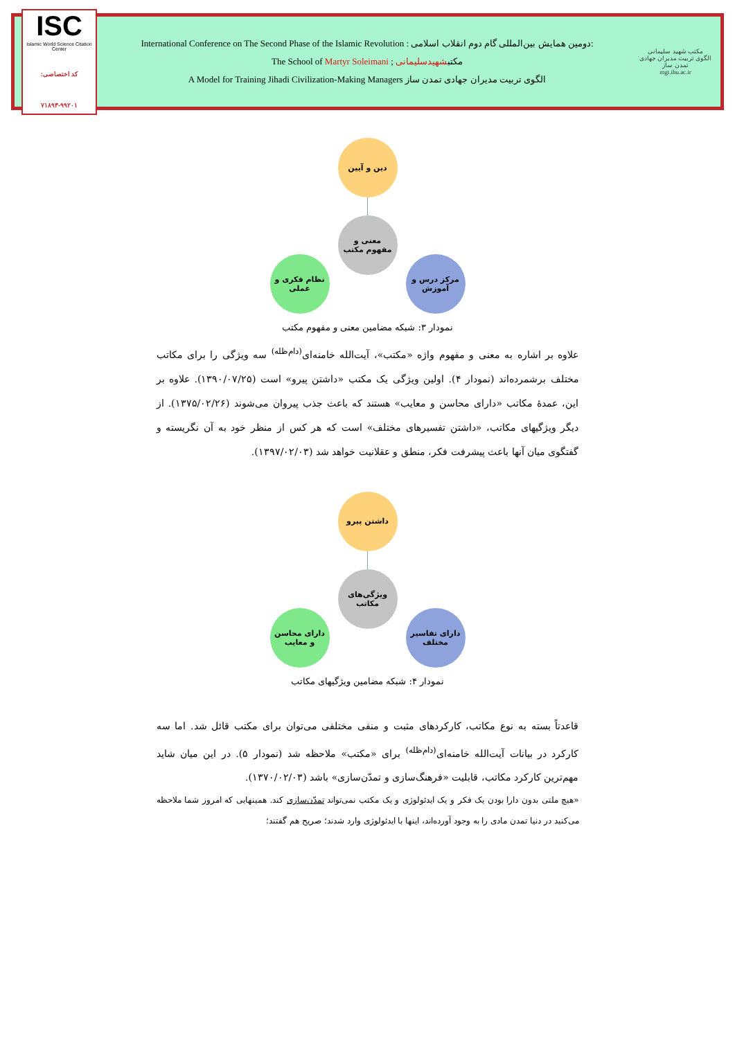ISC
Islamic World Science Citation Center
کد اختصاصی: ۹۹۲۰۱-۷۱۸۹۳
International Conference on The Second Phase of the Islamic Revolution : دومین همایش بین‌المللی گام دوم انقلاب اسلامی:
The School of Martyr Soleimani ; مکتبشهیدسلیمانی
A Model for Training Jihadi Civilization-Making Managers الگوی تربیت مدیران جهادی تمدن ساز
مکتب شهید سلیمانی
الگوی تربیت مدیران جهادی تمدن ساز
mgt.ihu.ac.ir
دین و آیین
معنی و
مفهوم مکتب
نظام فکری و
عملی
مرکز درس و
آموزش
نمودار ۳: شبکه مضامین معنی و مفهوم مکتب
علاوه بر اشاره به معنی و مفهوم واژه «مکتب»، آیت‌الله خامنه‌ای<sup>(دام‌ظله)</sup> سه ویژگی را برای مکاتب مختلف برشمرده‌اند (نمودار ۴). اولین ویژگی یک مکتب «داشتن پیرو» است (۱۳۹۰/۰۷/۲۵). علاوه بر این، عمدهٔ مکاتب «دارای محاسن و معایب» هستند که باعث جذب پیروان می‌شوند (۱۳۷۵/۰۲/۲۶). از دیگر ویژگیهای مکاتب، «داشتن تفسیرهای مختلف» است که هر کس از منظر خود به آن نگریسته و گفتگوی میان آنها باعث پیشرفت فکر، منطق و عقلانیت خواهد شد (۱۳۹۷/۰۲/۰۳).
داشتن پیرو
ویژگی‌های
مکاتب
دارای محاسن
و معایب
دارای تفاسیر
مختلف
نمودار ۴: شبکه مضامین ویژگیهای مکاتب
قاعدتاً بسته به نوع مکاتب، کارکردهای مثبت و منفی مختلفی می‌توان برای مکتب قائل شد. اما سه کارکرد در بیانات آیت‌الله خامنه‌ای<sup>(دام‌ظله)</sup> برای «مکتب» ملاحظه شد (نمودار ۵). در این میان شاید مهم‌ترین کارکرد مکاتب، قابلیت «فرهنگ‌سازی و تمدّن‌سازی» باشد (۱۳۷۰/۰۲/۰۳).
«هیچ ملتی بدون دارا بودن یک فکر و یک ایدئولوژی و یک مکتب نمی‌تواند تمدّن‌سازی کند. همینهایی که امروز شما ملاحظه می‌کنید در دنیا تمدن مادی را به وجود آورده‌اند، اینها با ایدئولوژی وارد شدند؛ صریح هم گفتند؛